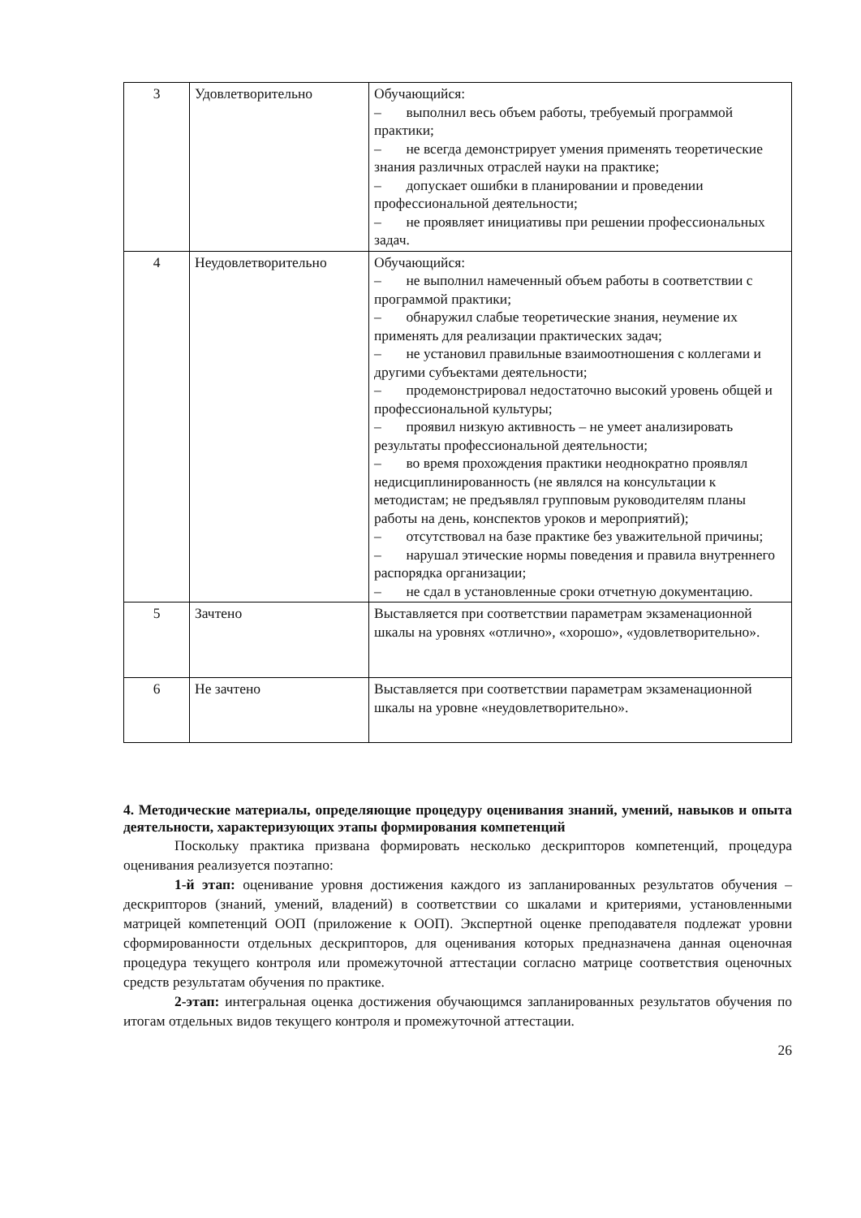| 3 | Удовлетворительно | Обучающийся: – выполнил весь объем работы, требуемый программой практики; – не всегда демонстрирует умения применять теоретические знания различных отраслей науки на практике; – допускает ошибки в планировании и проведении профессиональной деятельности; – не проявляет инициативы при решении профессиональных задач. |
| 4 | Неудовлетворительно | Обучающийся: – не выполнил намеченный объем работы в соответствии с программой практики; – обнаружил слабые теоретические знания, неумение их применять для реализации практических задач; – не установил правильные взаимоотношения с коллегами и другими субъектами деятельности; – продемонстрировал недостаточно высокий уровень общей и профессиональной культуры; – проявил низкую активность – не умеет анализировать результаты профессиональной деятельности; – во время прохождения практики неоднократно проявлял недисциплинированность (не являлся на консультации к методистам; не предъявлял групповым руководителям планы работы на день, конспектов уроков и мероприятий); – отсутствовал на базе практике без уважительной причины; – нарушал этические нормы поведения и правила внутреннего распорядка организации; – не сдал в установленные сроки отчетную документацию. |
| 5 | Зачтено | Выставляется при соответствии параметрам экзаменационной шкалы на уровнях «отлично», «хорошо», «удовлетворительно». |
| 6 | Не зачтено | Выставляется при соответствии параметрам экзаменационной шкалы на уровне «неудовлетворительно». |
4. Методические материалы, определяющие процедуру оценивания знаний, умений, навыков и опыта деятельности, характеризующих этапы формирования компетенций
Поскольку практика призвана формировать несколько дескрипторов компетенций, процедура оценивания реализуется поэтапно:
1-й этап: оценивание уровня достижения каждого из запланированных результатов обучения – дескрипторов (знаний, умений, владений) в соответствии со шкалами и критериями, установленными матрицей компетенций ООП (приложение к ООП). Экспертной оценке преподавателя подлежат уровни сформированности отдельных дескрипторов, для оценивания которых предназначена данная оценочная процедура текущего контроля или промежуточной аттестации согласно матрице соответствия оценочных средств результатам обучения по практике.
2-этап: интегральная оценка достижения обучающимся запланированных результатов обучения по итогам отдельных видов текущего контроля и промежуточной аттестации.
26